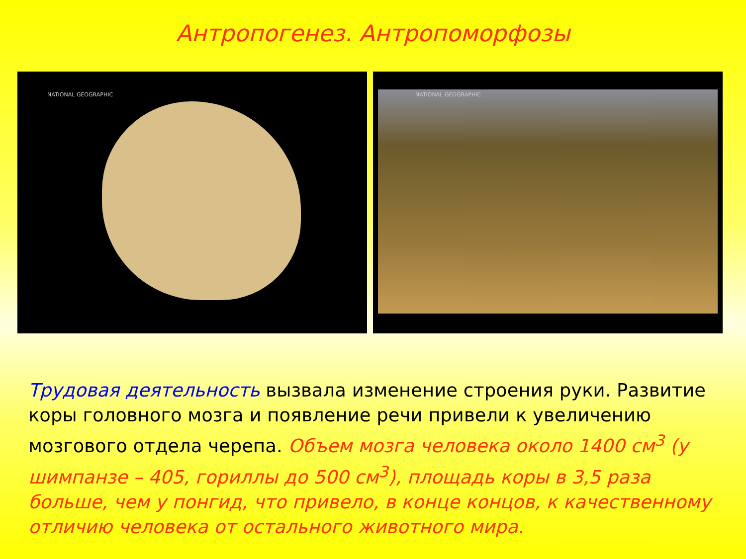Антропогенез. Антропоморфозы
NATIONAL GEOGRAPHIC NATIONAL GEOGRAPHIC
Трудовая деятельность вызвала изменение строения руки. Развитие коры головного мозга и появление речи привели к увеличению мозгового отдела черепа. Объем мозга человека около 1400 см<sup>3</sup> (у шимпанзе – 405, гориллы до 500 см<sup>3</sup>), площадь коры в 3,5 раза больше, чем у понгид, что привело, в конце концов, к качественному отличию человека от остального животного мира.